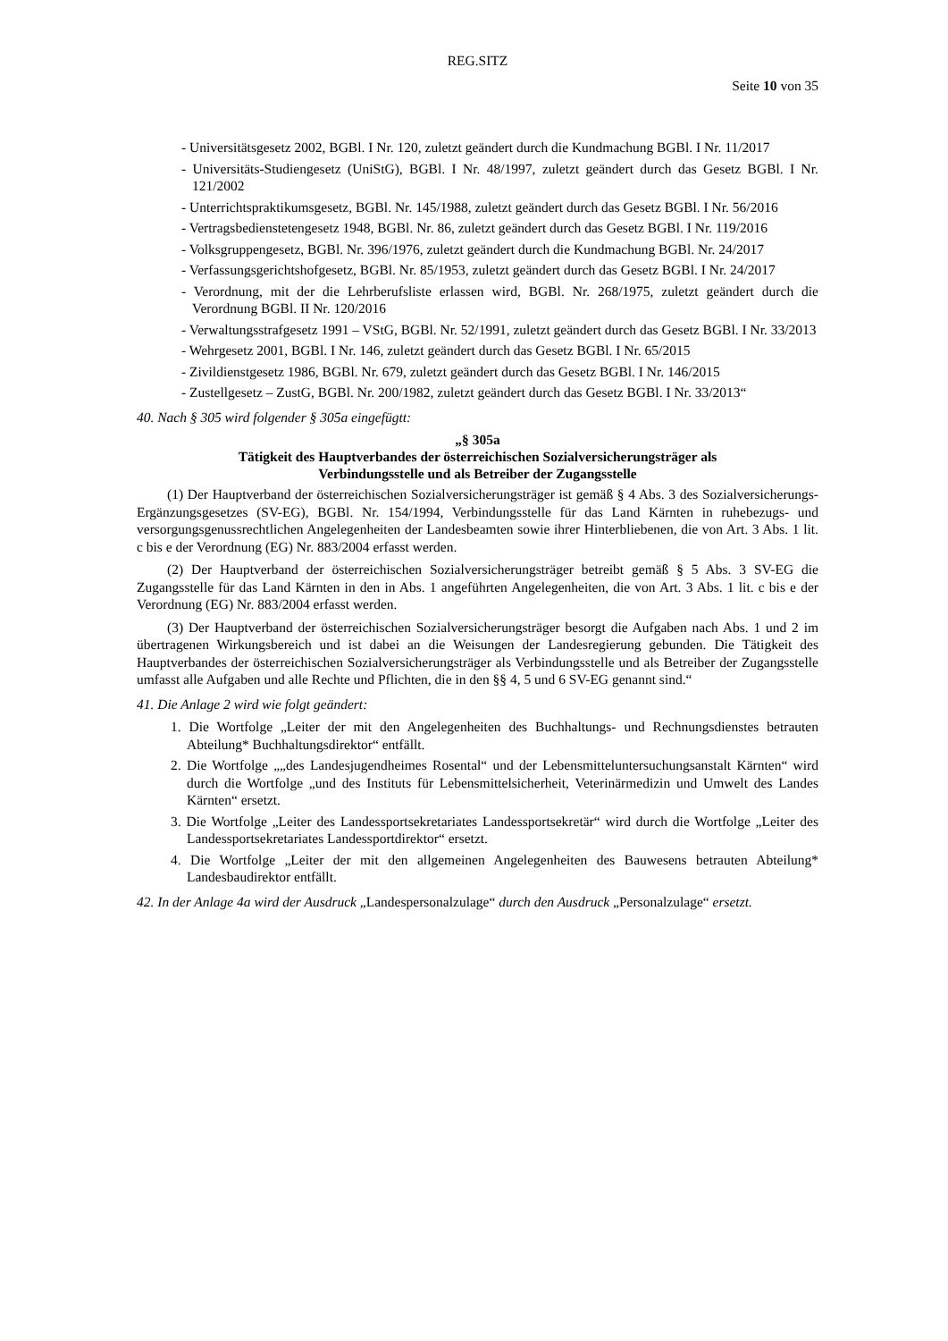REG.SITZ
Seite 10 von 35
- Universitätsgesetz 2002, BGBl. I Nr. 120, zuletzt geändert durch die Kundmachung BGBl. I Nr. 11/2017
- Universitäts-Studiengesetz (UniStG), BGBl. I Nr. 48/1997, zuletzt geändert durch das Gesetz BGBl. I Nr. 121/2002
- Unterrichtspraktikumsgesetz, BGBl. Nr. 145/1988, zuletzt geändert durch das Gesetz BGBl. I Nr. 56/2016
- Vertragsbedienstetengesetz 1948, BGBl. Nr. 86, zuletzt geändert durch das Gesetz BGBl. I Nr. 119/2016
- Volksgruppengesetz, BGBl. Nr. 396/1976, zuletzt geändert durch die Kundmachung BGBl. Nr. 24/2017
- Verfassungsgerichtshofgesetz, BGBl. Nr. 85/1953, zuletzt geändert durch das Gesetz BGBl. I Nr. 24/2017
- Verordnung, mit der die Lehrberufsliste erlassen wird, BGBl. Nr. 268/1975, zuletzt geändert durch die Verordnung BGBl. II Nr. 120/2016
- Verwaltungsstrafgesetz 1991 – VStG, BGBl. Nr. 52/1991, zuletzt geändert durch das Gesetz BGBl. I Nr. 33/2013
- Wehrgesetz 2001, BGBl. I Nr. 146, zuletzt geändert durch das Gesetz BGBl. I Nr. 65/2015
- Zivildienstgesetz 1986, BGBl. Nr. 679, zuletzt geändert durch das Gesetz BGBl. I Nr. 146/2015
- Zustellgesetz – ZustG, BGBl. Nr. 200/1982, zuletzt geändert durch das Gesetz BGBl. I Nr. 33/2013“
40. Nach § 305 wird folgender § 305a eingefügtt:
„§ 305a
Tätigkeit des Hauptverbandes der österreichischen Sozialversicherungsträger als
Verbindungsstelle und als Betreiber der Zugangsstelle
(1) Der Hauptverband der österreichischen Sozialversicherungsträger ist gemäß § 4 Abs. 3 des Sozialversicherungs-Ergänzungsgesetzes (SV-EG), BGBl. Nr. 154/1994, Verbindungsstelle für das Land Kärnten in ruhebezugs- und versorgungsgenussrechtlichen Angelegenheiten der Landesbeamten sowie ihrer Hinterbliebenen, die von Art. 3 Abs. 1 lit. c bis e der Verordnung (EG) Nr. 883/2004 erfasst werden.
(2) Der Hauptverband der österreichischen Sozialversicherungsträger betreibt gemäß § 5 Abs. 3 SV-EG die Zugangsstelle für das Land Kärnten in den in Abs. 1 angeführten Angelegenheiten, die von Art. 3 Abs. 1 lit. c bis e der Verordnung (EG) Nr. 883/2004 erfasst werden.
(3) Der Hauptverband der österreichischen Sozialversicherungsträger besorgt die Aufgaben nach Abs. 1 und 2 im übertragenen Wirkungsbereich und ist dabei an die Weisungen der Landesregierung gebunden. Die Tätigkeit des Hauptverbandes der österreichischen Sozialversicherungsträger als Verbindungsstelle und als Betreiber der Zugangsstelle umfasst alle Aufgaben und alle Rechte und Pflichten, die in den §§ 4, 5 und 6 SV-EG genannt sind.“
41. Die Anlage 2 wird wie folgt geändert:
1. Die Wortfolge „Leiter der mit den Angelegenheiten des Buchhaltungs- und Rechnungsdienstes betrauten Abteilung* Buchhaltungsdirektor“ entfällt.
2. Die Wortfolge „„des Landesjugendheimes Rosental“ und der Lebensmitteluntersuchungsanstalt Kärnten“ wird durch die Wortfolge „und des Instituts für Lebensmittelsicherheit, Veterinärmedizin und Umwelt des Landes Kärnten“ ersetzt.
3. Die Wortfolge „Leiter des Landessportsekretariates Landessportsekretär“ wird durch die Wortfolge „Leiter des Landessportsekretariates Landessportdirektor“ ersetzt.
4. Die Wortfolge „Leiter der mit den allgemeinen Angelegenheiten des Bauwesens betrauten Abteilung* Landesbaudirektor entfällt.
42. In der Anlage 4a wird der Ausdruck „Landespersonalzulage“ durch den Ausdruck „Personalzulage“ ersetzt.